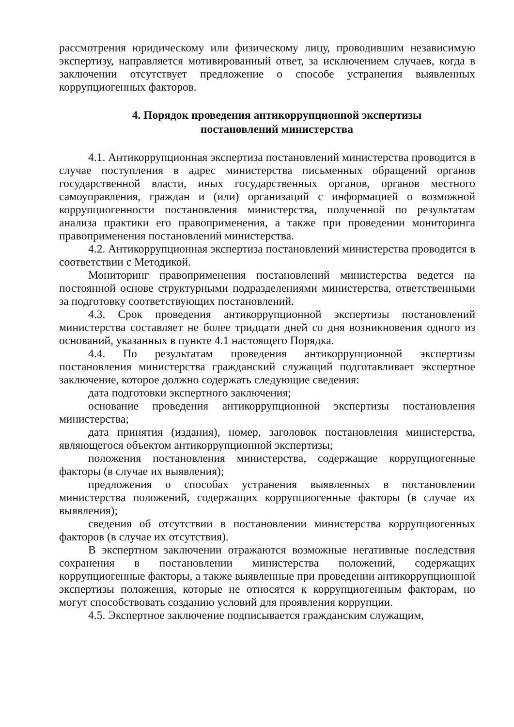рассмотрения юридическому или физическому лицу, проводившим независимую экспертизу, направляется мотивированный ответ, за исключением случаев, когда в заключении отсутствует предложение о способе устранения выявленных коррупциогенных факторов.
4. Порядок проведения антикоррупционной экспертизы
постановлений министерства
4.1. Антикоррупционная экспертиза постановлений министерства проводится в случае поступления в адрес министерства письменных обращений органов государственной власти, иных государственных органов, органов местного самоуправления, граждан и (или) организаций с информацией о возможной коррупциогенности постановления министерства, полученной по результатам анализа практики его правоприменения, а также при проведении мониторинга правоприменения постановлений министерства.
4.2. Антикоррупционная экспертиза постановлений министерства проводится в соответствии с Методикой.
Мониторинг правоприменения постановлений министерства ведется на постоянной основе структурными подразделениями министерства, ответственными за подготовку соответствующих постановлений.
4.3. Срок проведения антикоррупционной экспертизы постановлений министерства составляет не более тридцати дней со дня возникновения одного из оснований, указанных в пункте 4.1 настоящего Порядка.
4.4. По результатам проведения антикоррупционной экспертизы постановления министерства гражданский служащий подготавливает экспертное заключение, которое должно содержать следующие сведения:
дата подготовки экспертного заключения;
основание проведения антикоррупционной экспертизы постановления министерства;
дата принятия (издания), номер, заголовок постановления министерства, являющегося объектом антикоррупционной экспертизы;
положения постановления министерства, содержащие коррупциогенные факторы (в случае их выявления);
предложения о способах устранения выявленных в постановлении министерства положений, содержащих коррупциогенные факторы (в случае их выявления);
сведения об отсутствии в постановлении министерства коррупциогенных факторов (в случае их отсутствия).
В экспертном заключении отражаются возможные негативные последствия сохранения в постановлении министерства положений, содержащих коррупциогенные факторы, а также выявленные при проведении антикоррупционной экспертизы положения, которые не относятся к коррупциогенным факторам, но могут способствовать созданию условий для проявления коррупции.
4.5. Экспертное заключение подписывается гражданским служащим,